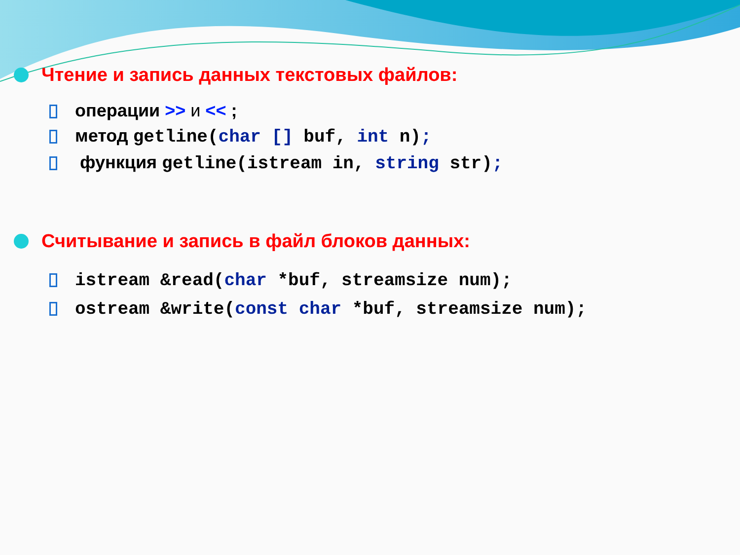Чтение и запись данных текстовых файлов:
операции >> и << ;
метод getline(char [] buf, int n);
функция getline(istream in, string str);
Считывание и запись в файл блоков данных:
istream &read(char *buf, streamsize num);
ostream &write(const char *buf, streamsize num);